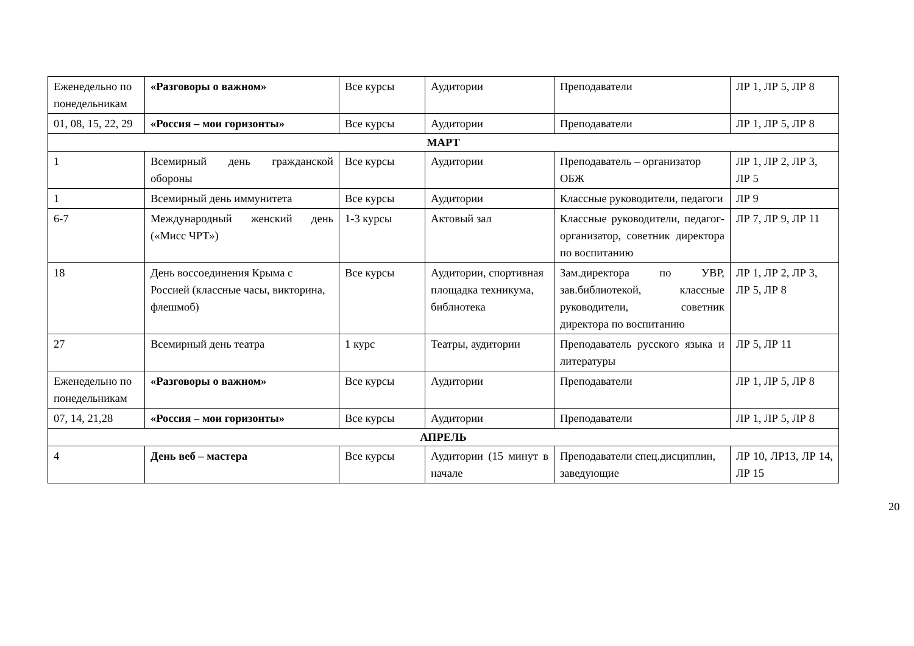| Еженедельно по понедельникам | «Разговоры о важном» | Все курсы | Аудитории | Преподаватели | ЛР 1, ЛР 5, ЛР 8 |
| 01, 08, 15, 22, 29 | «Россия – мои горизонты» | Все курсы | Аудитории | Преподаватели | ЛР 1, ЛР 5, ЛР 8 |
| МАРТ | | | | | |
| 1 | Всемирный день гражданской обороны | Все курсы | Аудитории | Преподаватель – организатор ОБЖ | ЛР 1, ЛР 2, ЛР 3, ЛР 5 |
| 1 | Всемирный день иммунитета | Все курсы | Аудитории | Классные руководители, педагоги | ЛР 9 |
| 6-7 | Международный женский день («Мисс ЧРТ») | 1-3 курсы | Актовый зал | Классные руководители, педагог-организатор, советник директора по воспитанию | ЛР 7, ЛР 9, ЛР 11 |
| 18 | День воссоединения Крыма с Россией (классные часы, викторина, флешмоб) | Все курсы | Аудитории, спортивная площадка техникума, библиотека | Зам.директора по УВР, зав.библиотекой, классные руководители, советник директора по воспитанию | ЛР 1, ЛР 2, ЛР 3, ЛР 5, ЛР 8 |
| 27 | Всемирный день театра | 1 курс | Театры, аудитории | Преподаватель русского языка и литературы | ЛР 5, ЛР 11 |
| Еженедельно по понедельникам | «Разговоры о важном» | Все курсы | Аудитории | Преподаватели | ЛР 1, ЛР 5, ЛР 8 |
| 07, 14, 21,28 | «Россия – мои горизонты» | Все курсы | Аудитории | Преподаватели | ЛР 1, ЛР 5, ЛР 8 |
| АПРЕЛЬ | | | | | |
| 4 | День веб – мастера | Все курсы | Аудитории (15 минут в начале | Преподаватели спец.дисциплин, заведующие | ЛР 10, ЛР13, ЛР 14, ЛР 15 |
20